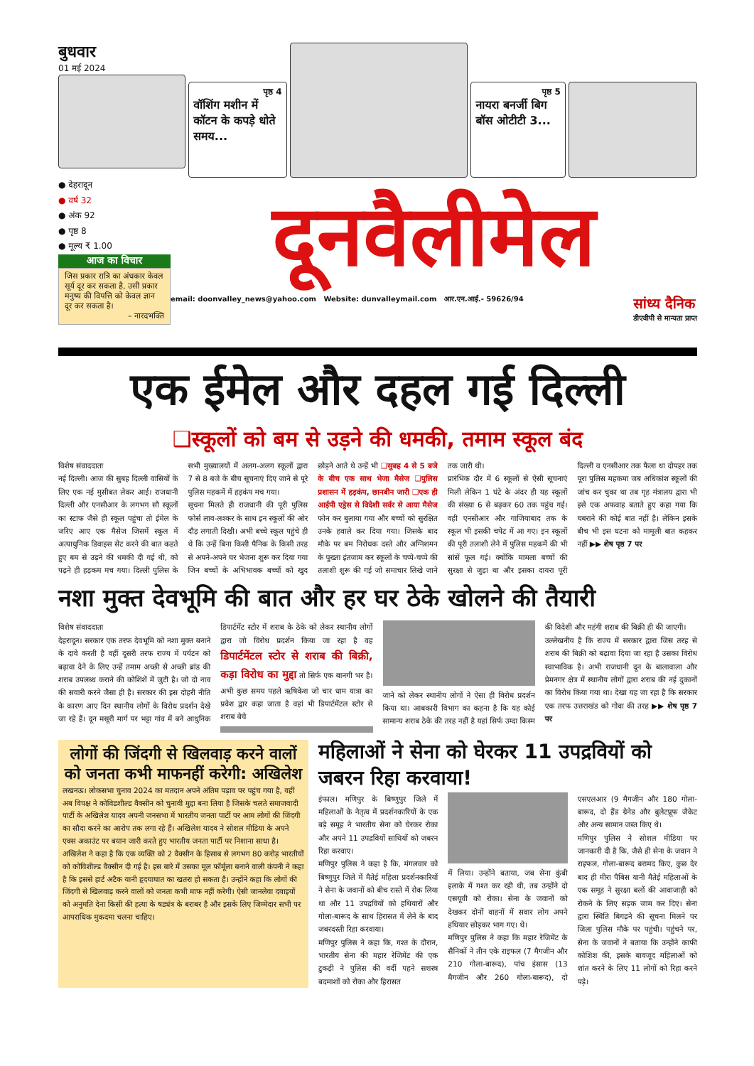बुधवार
01 मई 2024
पृष्ठ 4
वॉशिंग मशीन में कॉटन के कपड़े धोते समय...
पृष्ठ 5
नायरा बनर्जी बिग बॉस ओटीटी 3...
● देहरादून
● वर्ष 32
● अंक 92
● पृष्ठ 8
● मूल्य ₹ 1.00
आज का विचार
जिस प्रकार रात्रि का अंधकार केवल सूर्य दूर कर सकता है, उसी प्रकार मनुष्य की विपत्ति को केवल ज्ञान दूर कर सकता है।
– नारदभक्ति
दूनवैलीमेल
email: doonvalley_news@yahoo.com Website: dunvalleymail.com आर.एन.आई.- 59626/94 सांध्य दैनिक
डीएवीपी से मान्यता प्राप्त
एक ईमेल और दहल गई दिल्ली
❑स्कूलों को बम से उड़ने की धमकी, तमाम स्कूल बंद
विशेष संवाददाता
नई दिल्ली। आज की सुबह दिल्ली वासियों के लिए एक नई मुसीबत लेकर आई। राजधानी दिल्ली और एनसीआर के लगभग सौ स्कूलों का स्टाफ जैसे ही स्कूल पहुंचा तो ईमेल के जरिए आए एक मैसेज जिसमें स्कूल में अत्याधुनिक डिवाइस सेट करने की बात कहते हुए बम से उड़ने की धमकी दी गई थी, को पढ़ने ही हड़कम मच गया। दिल्ली पुलिस के सभी मुख्यालयों में अलग-अलग स्कूलों द्वारा 7 से 8 बजे के बीच सूचनाएं दिए जाने से पूरे पुलिस महकमें में हड़कंप मच गया।
सूचना मिलते ही राजधानी की पूरी पुलिस फोर्स लाव-लश्कर के साथ इन स्कूलों की ओर दौड़ लगाती दिखी। अभी बच्चे स्कूल पहुंचे ही थे कि उन्हें बिना किसी पैनिक के किसी तरह से अपने-अपने घर भेजना शुरू कर दिया गया जिन बच्चों के अभिभावक बच्चों को खुद छोड़ने आते थे उन्हें भी ❑सुबह 4 से 5 बजे के बीच एक साथ भेजा मैसेज ❑पुलिस प्रशासन में हड़कंप, छानबीन जारी ❑एक ही आईपी एड्रेस से विदेशी सर्वर से आया मैसेज फोन कर बुलाया गया और बच्चों को सुरक्षित उनके हवाले कर दिया गया। जिसके बाद मौके पर बम निरोधक दस्ते और अग्निशमन के पुख्ता इंतजाम कर स्कूलों के चप्पे-चप्पे की तलाशी शुरू की गई जो समाचार लिखे जाने तक जारी थी।
प्रारंभिक दौर में 6 स्कूलों से ऐसी सूचनाएं मिली लेकिन 1 घंटे के अंदर ही यह स्कूलों की संख्या 6 से बढ़कर 60 तक पहुंच गई। वही एनसीआर और गाजियाबाद तक के स्कूल भी इसकी चपेट में आ गए। इन स्कूलों की पूरी तलाशी लेने में पुलिस महकमें की भी सांसें फूल गई। क्योंकि मामला बच्चों की सुरक्षा से जुड़ा था और इसका दायरा पूरी दिल्ली व एनसीआर तक फैला था दोपहर तक पूरा पुलिस महकमा जब अधिकांश स्कूलों की जांच कर चुका था तब गृह मंत्रालय द्वारा भी इसे एक अफवाह बताते हुए कहा गया कि घबराने की कोई बात नहीं है। लेकिन इसके बीच भी इस घटना को मामूली बात कहकर नहीं ▶▶ शेष पृष्ठ 7 पर
नशा मुक्त देवभूमि की बात और हर घर ठेके खोलने की तैयारी
विशेष संवाददाता
देहरादून। सरकार एक तरफ देवभूमि को नशा मुक्त बनाने के दावे करती है वहीं दूसरी तरफ राज्य में पर्यटन को बढ़ावा देने के लिए उन्हें तमाम अच्छी से अच्छी ब्रांड की शराब उपलब्ध कराने की कोशिशें में जुटी है। जो दो नाव की सवारी करने जैसा ही है। सरकार की इस दोहरी नीति के कारण आए दिन स्थानीय लोगों के विरोध प्रदर्शन देखे जा रहे हैं। दून मसूरी मार्ग पर भट्टा गांव में बने आधुनिक डिपार्टमेंट स्टोर में शराब के ठेके को लेकर स्थानीय लोगों द्वारा जो विरोध प्रदर्शन किया जा रहा है वह डिपार्टमेंटल स्टोर से शराब की बिक्री, कड़ा विरोध का मुद्दा तो सिर्फ एक बानगी भर है। अभी कुछ समय पहले ऋषिकेश जो चार धाम यात्रा का प्रवेश द्वार कहा जाता है वहां भी डिपार्टमेंटल स्टोर से शराब बेचे
जाने को लेकर स्थानीय लोगों ने ऐसा ही विरोध प्रदर्शन किया था। आबकारी विभाग का कहना है कि यह कोई सामान्य शराब ठेके की तरह नहीं है यहां सिर्फ उम्दा किस्म की विदेशी और महंगी शराब की बिक्री ही की जाएगी।
उल्लेखनीय है कि राज्य में सरकार द्वारा जिस तरह से शराब की बिक्री को बढ़ावा दिया जा रहा है उसका विरोध स्वाभाविक है। अभी राजधानी दून के बालावाला और प्रेमनगर क्षेत्र में स्थानीय लोगों द्वारा शराब की नई दुकानों का विरोध किया गया था। देखा यह जा रहा है कि सरकार एक तरफ उत्तराखंड को गोवा की तरह ▶▶ शेष पृष्ठ 7 पर
लोगों की जिंदगी से खिलवाड़ करने वालों को जनता कभी माफनहीं करेगी: अखिलेश
लखनऊ। लोकसभा चुनाव 2024 का मतदान अपने अंतिम पड़ाव पर पहुंच गया है, वहीं अब विपक्ष ने कोविडशील्ड वैक्सीन को चुनावी मुद्दा बना लिया है जिसके चलते समाजवादी पार्टी के अखिलेश यादव अपनी जनसभा में भारतीय जनता पार्टी पर आम लोगों की जिंदगी का सौदा करने का आरोप तक लगा रहे हैं। अखिलेश यादव ने सोशल मीडिया के अपने एक्स अकाउंट पर बयान जारी करते हुए भारतीय जनता पार्टी पर निशाना साधा है। अखिलेश ने कहा है कि एक व्यक्ति को 2 वैक्सीन के हिसाब से लगभग 80 करोड़ भारतीयों को कोविशील्ड वैक्सीन दी गई है। इस बारे में उसका मूल फॉर्मूला बनाने वाली कंपनी ने कहा है कि इससे हार्ट अटैक यानी हृदयाघात का खतरा हो सकता है। उन्होंने कहा कि लोगों की जिंदगी से खिलवाड़ करने वालों को जनता कभी माफ नहीं करेगी। ऐसी जानलेवा दवाइयों को अनुमति देना किसी की हत्या के षड्यंत्र के बराबर है और इसके लिए जिम्मेदार सभी पर आपराधिक मुकदमा चलना चाहिए।
महिलाओं ने सेना को घेरकर 11 उपद्रवियों को जबरन रिहा करवाया!
इंफाल। मणिपुर के बिष्णुपुर जिले में महिलाओं के नेतृत्व में प्रदर्शनकारियों के एक बड़े समूह ने भारतीय सेना को घेरकर रोका और अपने 11 उपद्रवियों साथियों को जबरन रिहा करवाए।
मणिपुर पुलिस ने कहा है कि, मंगलवार को बिष्णुपुर जिले में मैतेई महिला प्रदर्शनकारियों ने सेना के जवानों को बीच रास्ते में रोक लिया था और 11 उपद्रवियों को हथियारों और गोला-बारूद के साथ हिरासत में लेने के बाद जबरदस्ती रिहा करवाया।
मणिपुर पुलिस ने कहा कि, गश्त के दौरान, भारतीय सेना की महार रेजिमेंट की एक टुकड़ी ने पुलिस की वर्दी पहने सशस्त्र बदमाशों को रोका और हिरासत
में लिया। उन्होंने बताया, जब सेना कुंबी इलाके में गश्त कर रही थी, तब उन्होंने दो एसयूवी को रोका। सेना के जवानों को देखकर दोनों वाहनों में सवार लोग अपने हथियार छोड़कर भाग गए। थे।
मणिपुर पुलिस ने कहा कि महार रेजिमेंट के सैनिकों ने तीन एके राइफल (7 मैगजीन और 210 गोला-बारूद), पांच इंसास (13 मैगजीन और 260 गोला-बारूद), दो एसएलआर (9 मैगजीन और 180 गोला-बारूद, दो हैंड ग्रेनेड और बुलेटप्रूफ जैकेट और अन्य सामान जब्त किए थे।
मणिपुर पुलिस ने सोशल मीडिया पर जानकारी दी है कि, जैसे ही सेना के जवान ने राइफल, गोला-बारूद बरामद किए, कुछ देर बाद ही मीरा पैबिस यानी मैतेई महिलाओं के एक समूह ने सुरक्षा बलों की आवाजाही को रोकने के लिए सड़क जाम कर दिए। सेना द्वारा स्थिति बिगड़ने की सूचना मिलने पर जिला पुलिस मौके पर पहुंची। पहुंचने पर, सेना के जवानों ने बताया कि उन्होंने काफी कोशिश की, इसके बावजूद महिलाओं को शांत करने के लिए 11 लोगों को रिहा करने पड़े।